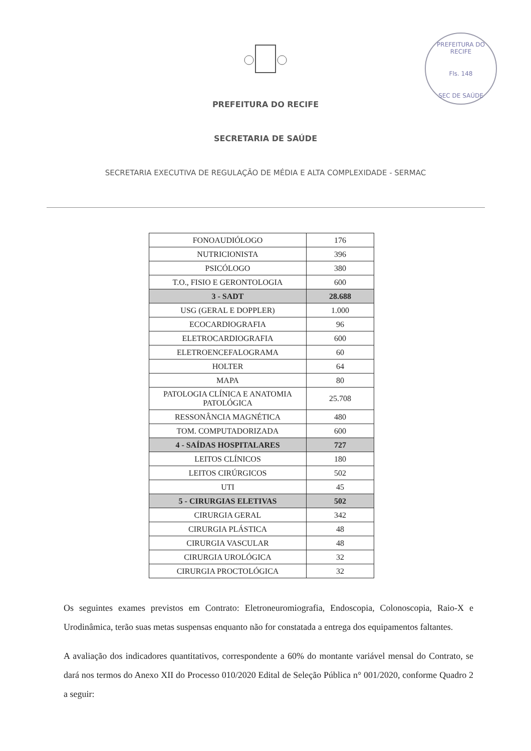PREFEITURA DO RECIFE
Fls. 148
SEC DE SAÚDE
PREFEITURA DO RECIFE
SECRETARIA DE SAÚDE
SECRETARIA EXECUTIVA DE REGULAÇÃO DE MÉDIA E ALTA COMPLEXIDADE - SERMAC
| FONOAUDIÓLOGO | 176 |
| NUTRICIONISTA | 396 |
| PSICÓLOGO | 380 |
| T.O., FISIO E GERONTOLOGIA | 600 |
| 3 - SADT | 28.688 |
| USG (GERAL E DOPPLER) | 1.000 |
| ECOCARDIOGRAFIA | 96 |
| ELETROCARDIOGRAFIA | 600 |
| ELETROENCEFALOGRAMA | 60 |
| HOLTER | 64 |
| MAPA | 80 |
| PATOLOGIA CLÍNICA E ANATOMIA PATOLÓGICA | 25.708 |
| RESSONÂNCIA MAGNÉTICA | 480 |
| TOM. COMPUTADORIZADA | 600 |
| 4 - SAÍDAS HOSPITALARES | 727 |
| LEITOS CLÍNICOS | 180 |
| LEITOS CIRÚRGICOS | 502 |
| UTI | 45 |
| 5 - CIRURGIAS ELETIVAS | 502 |
| CIRURGIA GERAL | 342 |
| CIRURGIA PLÁSTICA | 48 |
| CIRURGIA VASCULAR | 48 |
| CIRURGIA UROLÓGICA | 32 |
| CIRURGIA PROCTOLÓGICA | 32 |
Os seguintes exames previstos em Contrato: Eletroneuromiografia, Endoscopia, Colonoscopia, Raio-X e Urodinâmica, terão suas metas suspensas enquanto não for constatada a entrega dos equipamentos faltantes.
A avaliação dos indicadores quantitativos, correspondente a 60% do montante variável mensal do Contrato, se dará nos termos do Anexo XII do Processo 010/2020 Edital de Seleção Pública n° 001/2020, conforme Quadro 2 a seguir: